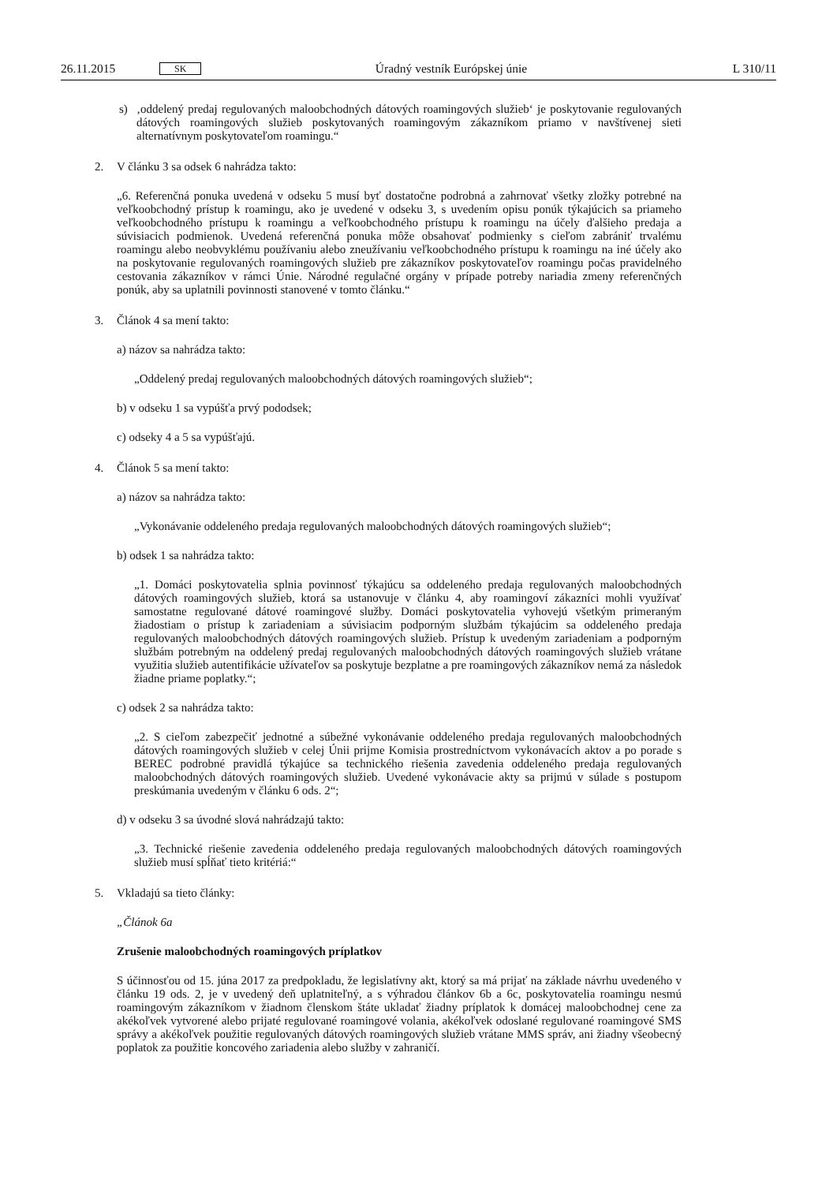26.11.2015 SK Úradný vestník Európskej únie L 310/11
s) ‚oddelený predaj regulovaných maloobchodných dátových roamingových služieb‘ je poskytovanie regulovaných dátových roamingových služieb poskytovaných roamingovým zákazníkom priamo v navštívenej sieti alternatívnym poskytovateľom roamingu.“
2. V článku 3 sa odsek 6 nahrádza takto:
„6. Referenčná ponuka uvedená v odseku 5 musí byť dostatočne podrobná a zahrnovať všetky zložky potrebné na veľkoobchodný prístup k roamingu, ako je uvedené v odseku 3, s uvedením opisu ponúk týkajúcich sa priameho veľkoobchodného prístupu k roamingu a veľkoobchodného prístupu k roamingu na účely ďalšieho predaja a súvisiacich podmienok. Uvedená referenčná ponuka môže obsahovať podmienky s cieľom zabrániť trvalému roamingu alebo neobvyklému používaniu alebo zneužívaniu veľkoobchodného prístupu k roamingu na iné účely ako na poskytovanie regulovaných roamingových služieb pre zákazníkov poskytovateľov roamingu počas pravidelného cestovania zákazníkov v rámci Únie. Národné regulačné orgány v prípade potreby nariadia zmeny referenčných ponúk, aby sa uplatnili povinnosti stanovené v tomto článku.“
3. Článok 4 sa mení takto:
a) názov sa nahrádza takto:
„Oddelený predaj regulovaných maloobchodných dátových roamingových služieb“;
b) v odseku 1 sa vypúšťa prvý pododsek;
c) odseky 4 a 5 sa vypúšťajú.
4. Článok 5 sa mení takto:
a) názov sa nahrádza takto:
„Vykonávanie oddeleného predaja regulovaných maloobchodných dátových roamingových služieb“;
b) odsek 1 sa nahrádza takto:
„1. Domáci poskytovatelia splnia povinnosť týkajúcu sa oddeleného predaja regulovaných maloobchodných dátových roamingových služieb, ktorá sa ustanovuje v článku 4, aby roamingoví zákazníci mohli využívať samostatne regulované dátové roamingové služby. Domáci poskytovatelia vyhovejú všetkým primeraným žiadostiam o prístup k zariadeniam a súvisiacim podporným službám týkajúcim sa oddeleného predaja regulovaných maloobchodných dátových roamingových služieb. Prístup k uvedeným zariadeniam a podporným službám potrebným na oddelený predaj regulovaných maloobchodných dátových roamingových služieb vrátane využitia služieb autentifikácie užívateľov sa poskytuje bezplatne a pre roamingových zákazníkov nemá za následok žiadne priame poplatky.“;
c) odsek 2 sa nahrádza takto:
„2. S cieľom zabezpečiť jednotné a súbežné vykonávanie oddeleného predaja regulovaných maloobchodných dátových roamingových služieb v celej Únii prijme Komisia prostredníctvom vykonávacích aktov a po porade s BEREC podrobné pravidlá týkajúce sa technického riešenia zavedenia oddeleného predaja regulovaných maloobchodných dátových roamingových služieb. Uvedené vykonávacie akty sa prijmú v súlade s postupom preskúmania uvedeným v článku 6 ods. 2“;
d) v odseku 3 sa úvodné slová nahrádzajú takto:
„3. Technické riešenie zavedenia oddeleného predaja regulovaných maloobchodných dátových roamingových služieb musí spĺňať tieto kritériá:“
5. Vkladajú sa tieto články:
„Článok 6a
Zrušenie maloobchodných roamingových príplatkov
S účinnosťou od 15. júna 2017 za predpokladu, že legislatívny akt, ktorý sa má prijať na základe návrhu uvedeného v článku 19 ods. 2, je v uvedený deň uplatniteľný, a s výhradou článkov 6b a 6c, poskytovatelia roamingu nesmú roamingovým zákazníkom v žiadnom členskom štáte ukladať žiadny príplatok k domácej maloobchodnej cene za akékoľvek vytvorené alebo prijaté regulované roamingové volania, akékoľvek odoslané regulované roamingové SMS správy a akékoľvek použitie regulovaných dátových roamingových služieb vrátane MMS správ, ani žiadny všeobecný poplatok za použitie koncového zariadenia alebo služby v zahraničí.